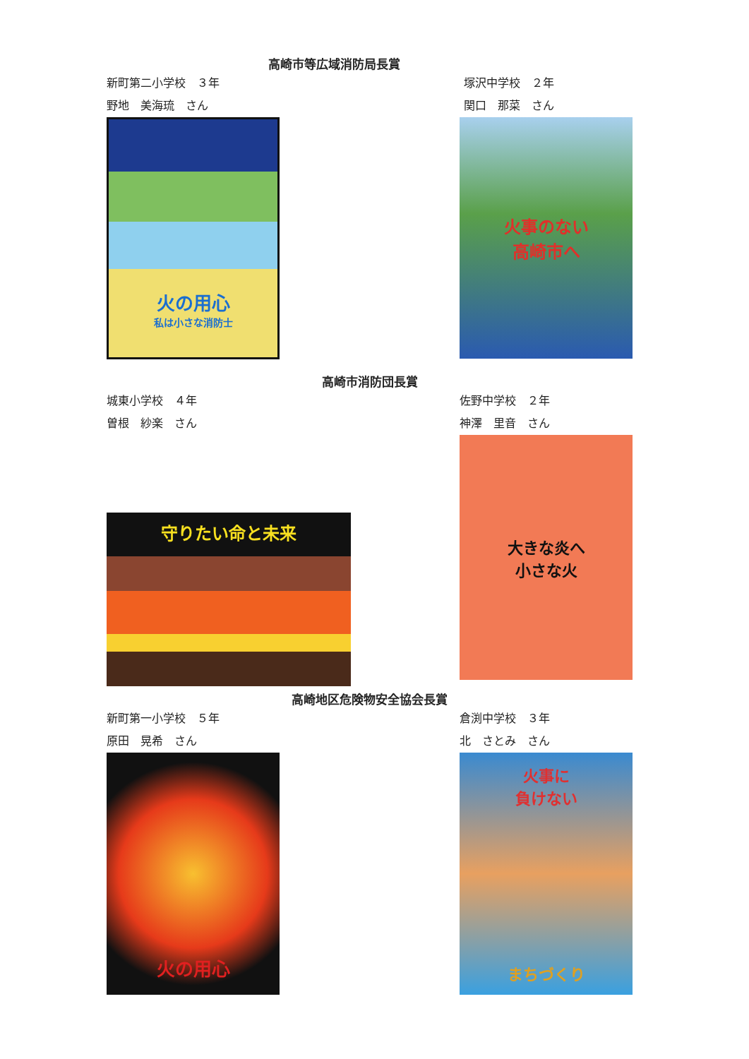高崎市等広域消防局長賞
新町第二小学校　３年
野地　美海琉　さん
火の用心
私は小さな消防士
塚沢中学校　２年
関口　那菜　さん
火事のない
高崎市へ
高崎市消防団長賞
城東小学校　４年
曽根　紗楽　さん
守りたい命と未来
佐野中学校　２年
神澤　里音　さん
大きな炎へ
小さな火
高崎地区危険物安全協会長賞
新町第一小学校　５年
原田　晃希　さん
火の用心
倉渕中学校　３年
北　さとみ　さん
火事に
負けない
まちづくり